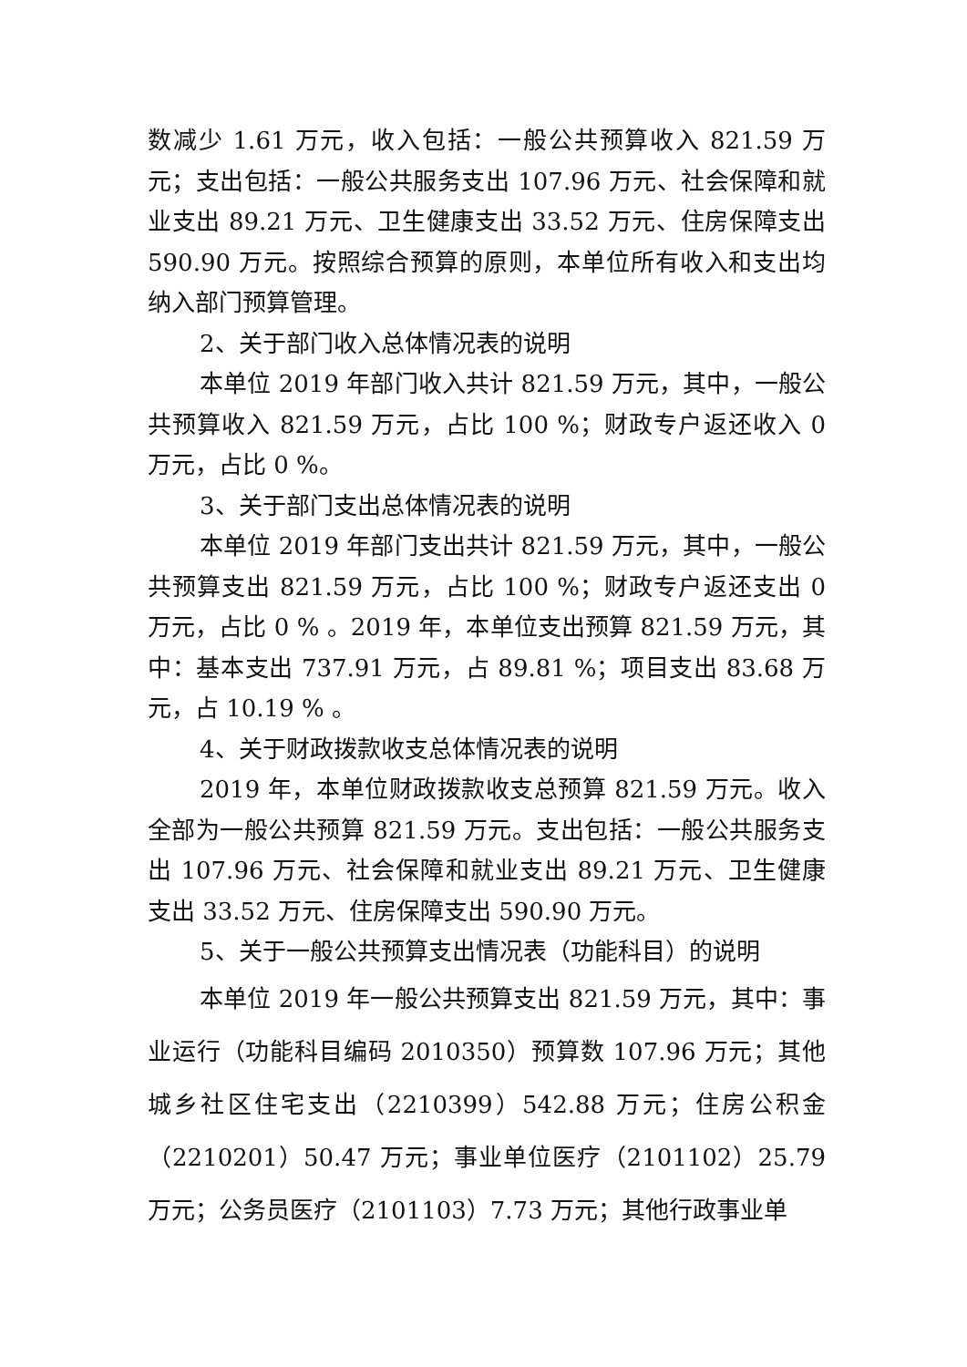数减少 1.61 万元，收入包括：一般公共预算收入 821.59 万元；支出包括：一般公共服务支出 107.96 万元、社会保障和就业支出 89.21 万元、卫生健康支出 33.52 万元、住房保障支出 590.90 万元。按照综合预算的原则，本单位所有收入和支出均纳入部门预算管理。
2、关于部门收入总体情况表的说明
本单位 2019 年部门收入共计 821.59 万元，其中，一般公共预算收入 821.59 万元，占比 100 %；财政专户返还收入 0 万元，占比 0 %。
3、关于部门支出总体情况表的说明
本单位 2019 年部门支出共计 821.59 万元，其中，一般公共预算支出 821.59 万元，占比 100 %；财政专户返还支出 0 万元，占比 0 % 。2019 年，本单位支出预算 821.59 万元，其中：基本支出 737.91 万元，占 89.81 %；项目支出 83.68 万元，占 10.19 % 。
4、关于财政拨款收支总体情况表的说明
2019 年，本单位财政拨款收支总预算 821.59 万元。收入全部为一般公共预算 821.59 万元。支出包括：一般公共服务支出 107.96 万元、社会保障和就业支出 89.21 万元、卫生健康支出 33.52 万元、住房保障支出 590.90 万元。
5、关于一般公共预算支出情况表（功能科目）的说明
本单位 2019 年一般公共预算支出 821.59 万元，其中：事业运行（功能科目编码 2010350）预算数 107.96 万元；其他城乡社区住宅支出（2210399）542.88 万元；住房公积金（2210201）50.47 万元；事业单位医疗（2101102）25.79 万元；公务员医疗（2101103）7.73 万元；其他行政事业单